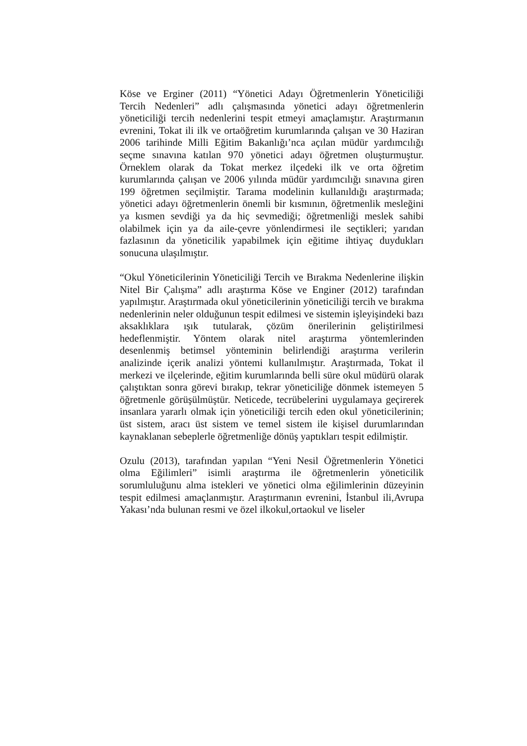Köse ve Erginer (2011) “Yönetici Adayı Öğretmenlerin Yöneticiliği Tercih Nedenleri” adlı çalışmasında yönetici adayı öğretmenlerin yöneticiliği tercih nedenlerini tespit etmeyi amaçlamıştır. Araştırmanın evrenini, Tokat ili ilk ve ortaöğretim kurumlarında çalışan ve 30 Haziran 2006 tarihinde Milli Eğitim Bakanlığı’nca açılan müdür yardımcılığı seçme sınavına katılan 970 yönetici adayı öğretmen oluşturmuştur. Örneklem olarak da Tokat merkez ilçedeki ilk ve orta öğretim kurumlarında çalışan ve 2006 yılında müdür yardımcılığı sınavına giren 199 öğretmen seçilmiştir. Tarama modelinin kullanıldığı araştırmada; yönetici adayı öğretmenlerin önemli bir kısmının, öğretmenlik mesleğini ya kısmen sevdiği ya da hiç sevmediği; öğretmenliği meslek sahibi olabilmek için ya da aile-çevre yönlendirmesi ile seçtikleri; yarıdan fazlasının da yöneticilik yapabilmek için eğitime ihtiyaç duydukları sonucuna ulaşılmıştır.
“Okul Yöneticilerinin Yöneticiliği Tercih ve Bırakma Nedenlerine ilişkin Nitel Bir Çalışma” adlı araştırma Köse ve Enginer (2012) tarafından yapılmıştır. Araştırmada okul yöneticilerinin yöneticiliği tercih ve bırakma nedenlerinin neler olduğunun tespit edilmesi ve sistemin işleyişindeki bazı aksaklıklara ışık tutularak, çözüm önerilerinin geliştirilmesi hedeflenmiştir. Yöntem olarak nitel araştırma yöntemlerinden desenlenmiş betimsel yönteminin belirlendiği araştırma verilerin analizinde içerik analizi yöntemi kullanılmıştır. Araştırmada, Tokat il merkezi ve ilçelerinde, eğitim kurumlarında belli süre okul müdürü olarak çalıştıktan sonra görevi bırakıp, tekrar yöneticiliğe dönmek istemeyen 5 öğretmenle görüşülmüştür. Neticede, tecrübelerini uygulamaya geçirerek insanlara yararlı olmak için yöneticiliği tercih eden okul yöneticilerinin; üst sistem, aracı üst sistem ve temel sistem ile kişisel durumlarından kaynaklanan sebeplerle öğretmenliğe dönüş yaptıkları tespit edilmiştir.
Ozulu (2013), tarafından yapılan “Yeni Nesil Öğretmenlerin Yönetici olma Eğilimleri” isimli araştırma ile öğretmenlerin yöneticilik sorumluluğunu alma istekleri ve yönetici olma eğilimlerinin düzeyinin tespit edilmesi amaçlanmıştır. Araştırmanın evrenini, İstanbul ili,Avrupa Yakası’nda bulunan resmi ve özel ilkokul,ortaokul ve liseler